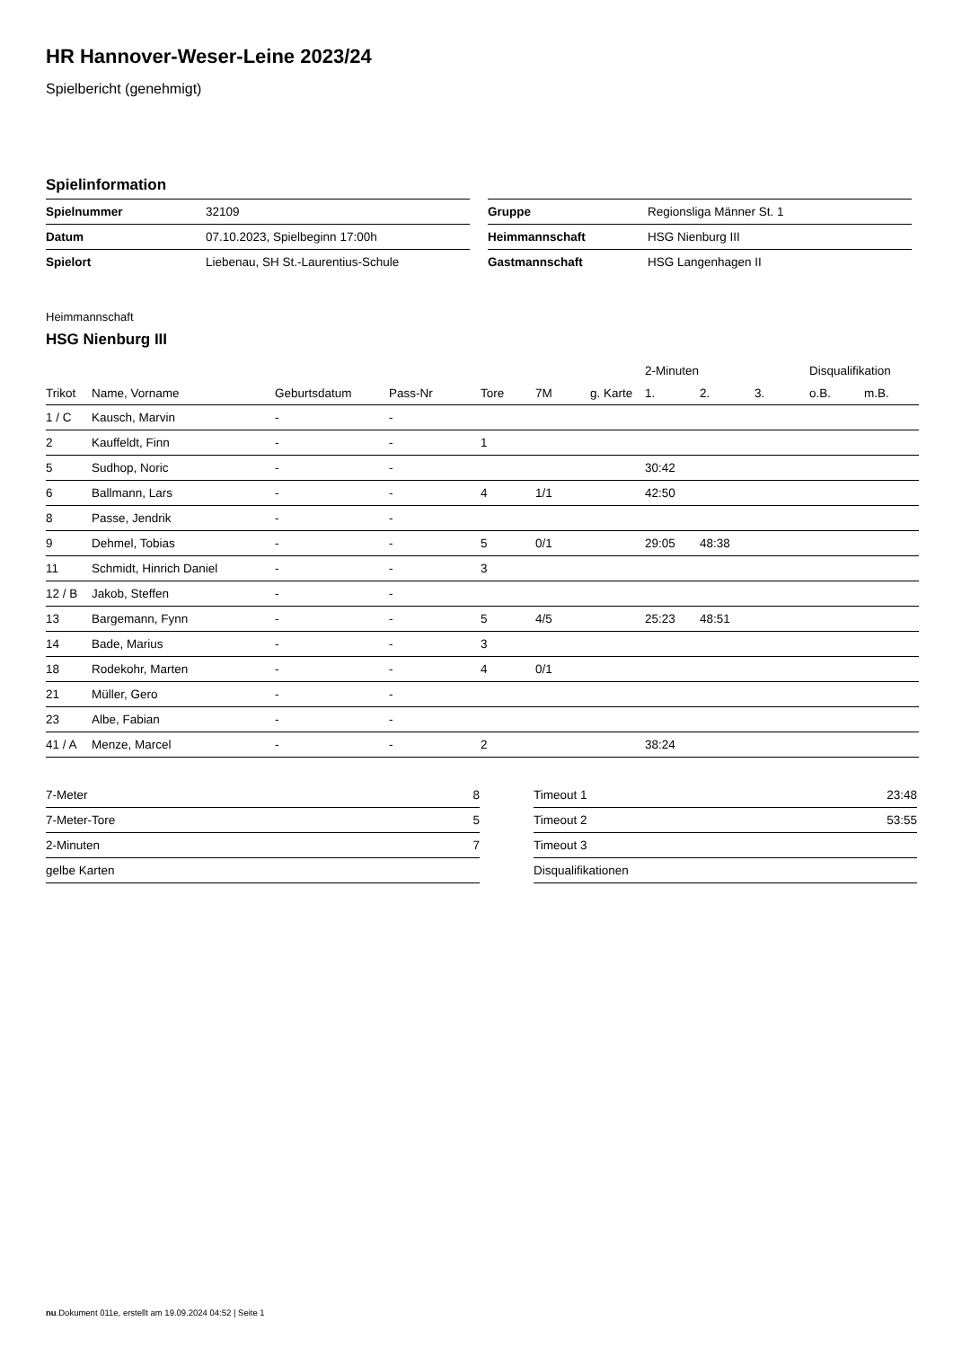HR Hannover-Weser-Leine 2023/24
Spielbericht (genehmigt)
Spielinformation
| Spielnummer | 32109 |
| Datum | 07.10.2023, Spielbeginn 17:00h |
| Spielort | Liebenau, SH St.-Laurentius-Schule |
| Gruppe | Regionsliga Männer St. 1 |
| Heimmannschaft | HSG Nienburg III |
| Gastmannschaft | HSG Langenhagen II |
Heimmannschaft
HSG Nienburg III
| | | | | | | | 2-Minuten | | | Disqualifikation | |
| --- | --- | --- | --- | --- | --- | --- | --- | --- | --- | --- | --- |
| Trikot | Name, Vorname | Geburtsdatum | Pass-Nr | Tore | 7M | g. Karte | 1. | 2. | 3. | o.B. | m.B. |
| 1 / C | Kausch, Marvin | - | - | | | | | | | | |
| 2 | Kauffeldt, Finn | - | - | 1 | | | | | | | |
| 5 | Sudhop, Noric | - | - | | | | 30:42 | | | | |
| 6 | Ballmann, Lars | - | - | 4 | 1/1 | | 42:50 | | | | |
| 8 | Passe, Jendrik | - | - | | | | | | | | |
| 9 | Dehmel, Tobias | - | - | 5 | 0/1 | | 29:05 | 48:38 | | | |
| 11 | Schmidt, Hinrich Daniel | - | - | 3 | | | | | | | |
| 12 / B | Jakob, Steffen | - | - | | | | | | | | |
| 13 | Bargemann, Fynn | - | - | 5 | 4/5 | | 25:23 | 48:51 | | | |
| 14 | Bade, Marius | - | - | 3 | | | | | | | |
| 18 | Rodekohr, Marten | - | - | 4 | 0/1 | | | | | | |
| 21 | Müller, Gero | - | - | | | | | | | | |
| 23 | Albe, Fabian | - | - | | | | | | | | |
| 41 / A | Menze, Marcel | - | - | 2 | | | 38:24 | | | | |
| 7-Meter | 8 |
| 7-Meter-Tore | 5 |
| 2-Minuten | 7 |
| gelbe Karten | |
| Timeout 1 | 23:48 |
| Timeout 2 | 53:55 |
| Timeout 3 | |
| Disqualifikationen | |
nu.Dokument 011e, erstellt am 19.09.2024 04:52 | Seite 1